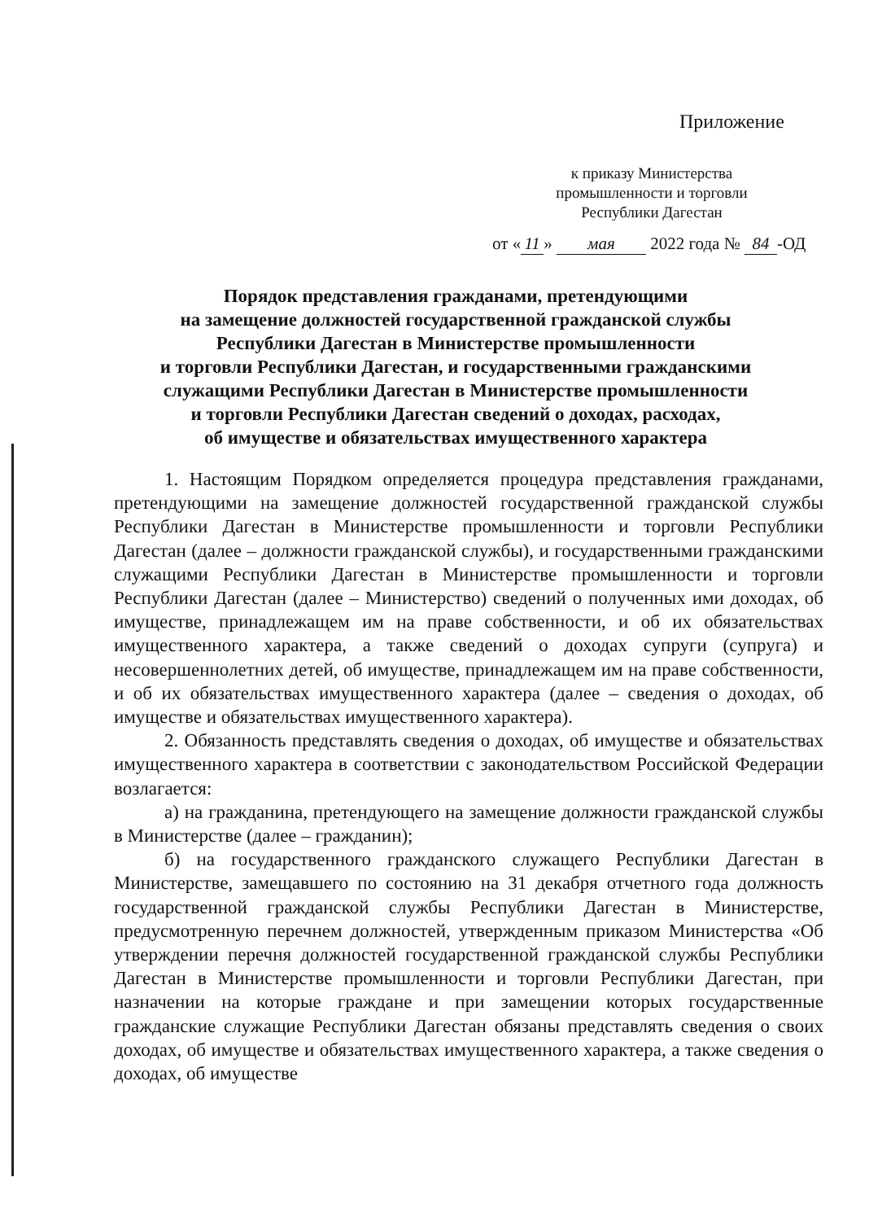Приложение
к приказу Министерства промышленности и торговли Республики Дагестан
от « 11 » мая 2022 года № 84 -ОД
Порядок представления гражданами, претендующими
на замещение должностей государственной гражданской службы
Республики Дагестан в Министерстве промышленности
и торговли Республики Дагестан, и государственными гражданскими
служащими Республики Дагестан в Министерстве промышленности
и торговли Республики Дагестан сведений о доходах, расходах,
об имуществе и обязательствах имущественного характера
1. Настоящим Порядком определяется процедура представления гражданами, претендующими на замещение должностей государственной гражданской службы Республики Дагестан в Министерстве промышленности и торговли Республики Дагестан (далее – должности гражданской службы), и государственными гражданскими служащими Республики Дагестан в Министерстве промышленности и торговли Республики Дагестан (далее – Министерство) сведений о полученных ими доходах, об имуществе, принадлежащем им на праве собственности, и об их обязательствах имущественного характера, а также сведений о доходах супруги (супруга) и несовершеннолетних детей, об имуществе, принадлежащем им на праве собственности, и об их обязательствах имущественного характера (далее – сведения о доходах, об имуществе и обязательствах имущественного характера).
2. Обязанность представлять сведения о доходах, об имуществе и обязательствах имущественного характера в соответствии с законодательством Российской Федерации возлагается:
а) на гражданина, претендующего на замещение должности гражданской службы в Министерстве (далее – гражданин);
б) на государственного гражданского служащего Республики Дагестан в Министерстве, замещавшего по состоянию на 31 декабря отчетного года должность государственной гражданской службы Республики Дагестан в Министерстве, предусмотренную перечнем должностей, утвержденным приказом Министерства «Об утверждении перечня должностей государственной гражданской службы Республики Дагестан в Министерстве промышленности и торговли Республики Дагестан, при назначении на которые граждане и при замещении которых государственные гражданские служащие Республики Дагестан обязаны представлять сведения о своих доходах, об имуществе и обязательствах имущественного характера, а также сведения о доходах, об имуществе